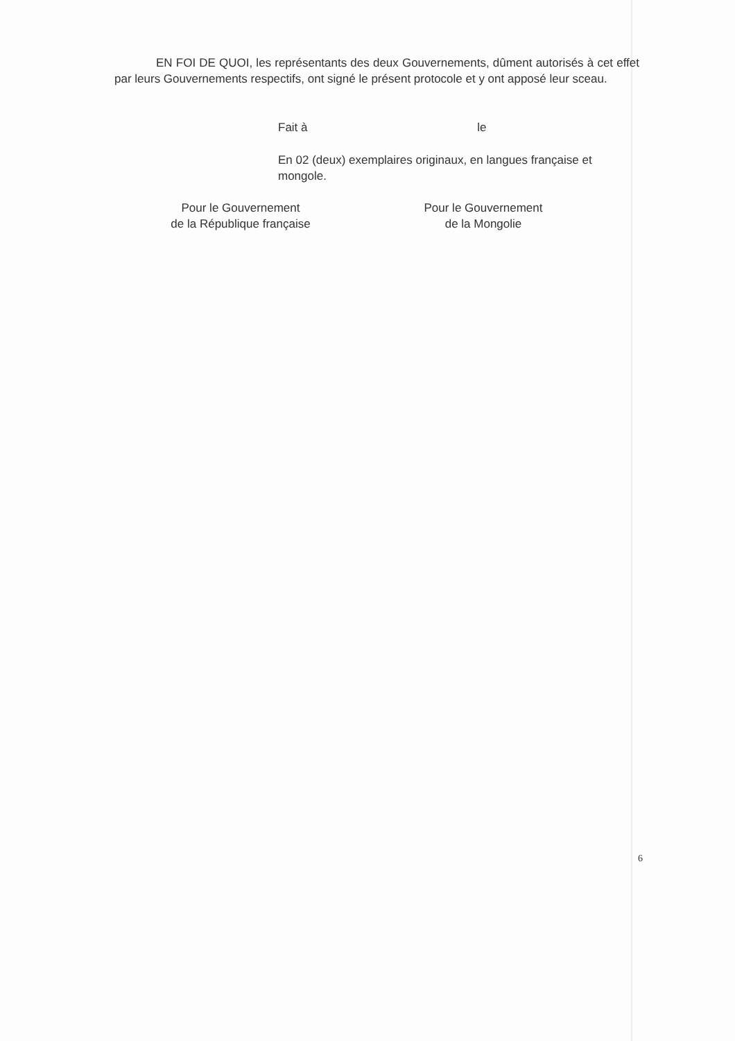EN FOI DE QUOI, les représentants des deux Gouvernements, dûment autorisés à cet effet par leurs Gouvernements respectifs, ont signé le présent protocole et y ont apposé leur sceau.
Fait à le
En 02 (deux) exemplaires originaux, en langues française et mongole.
Pour le Gouvernement
de la République française
Pour le Gouvernement
de la Mongolie
6